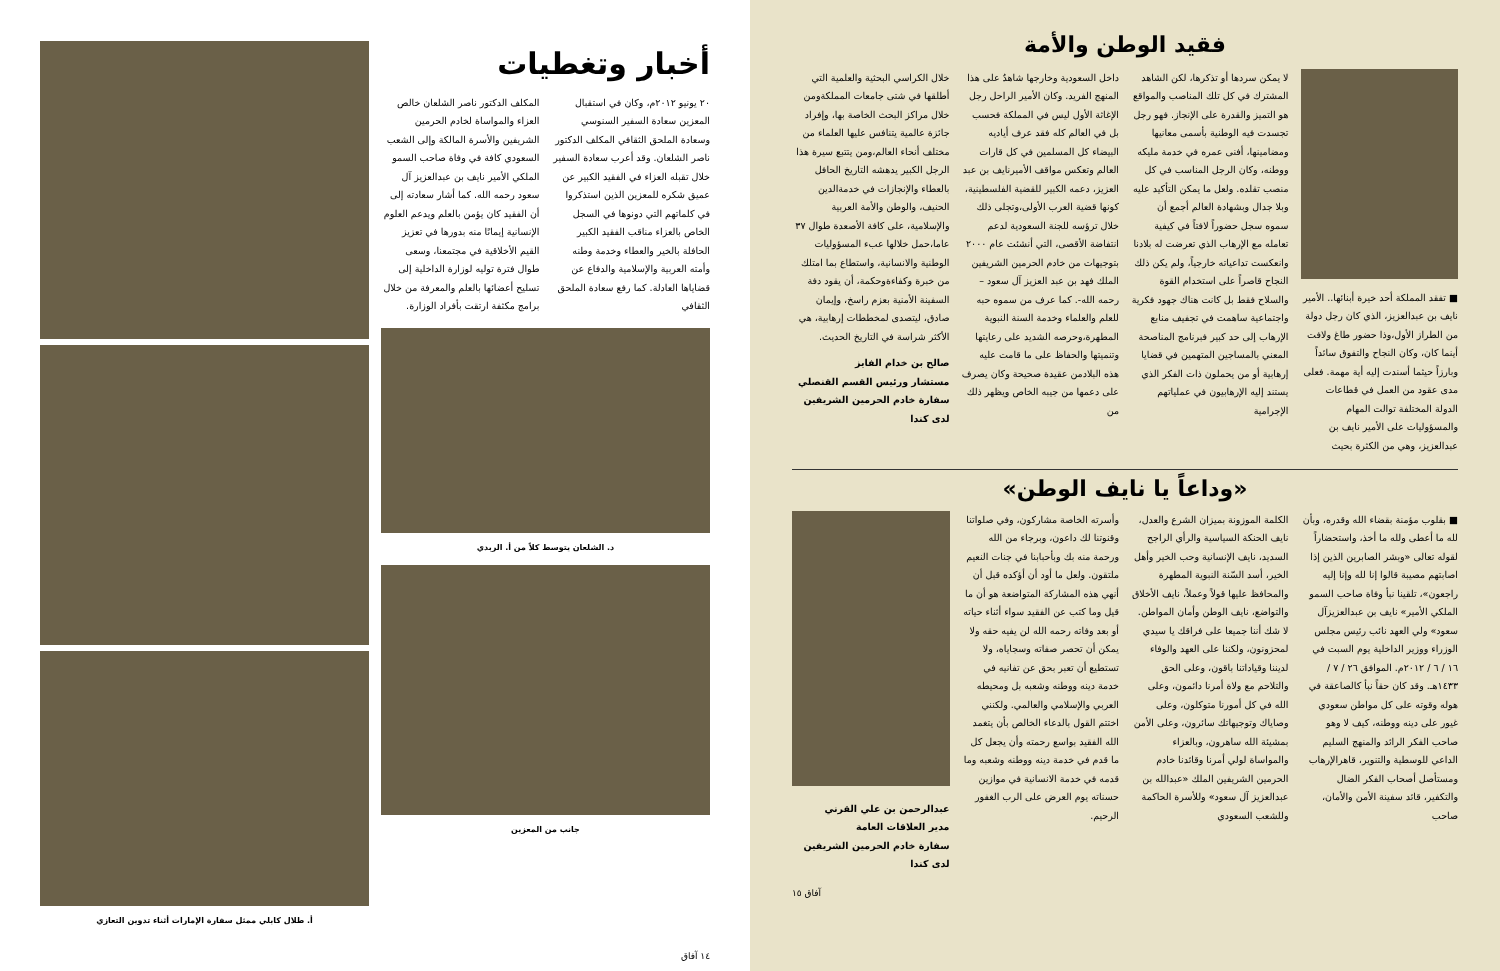أخبار وتغطيات
٢٠ يونيو ٢٠١٢م، وكان في استقبال المعزين سعادة السفير السنوسي وسعادة الملحق الثقافي المكلف الدكتور ناصر الشلعان. وقد أعرب سعادة السفير خلال تقبله العزاء في الفقيد الكبير عن عميق شكره للمعزين الذين استذكروا في كلماتهم التي دونوها في السجل الخاص بالعزاء مناقب الفقيد الكبير الحافلة بالخير والعطاء وخدمة وطنه وأمته العربية والإسلامية والدفاع عن قضاياها العادلة. كما رفع سعادة الملحق الثقافي
المكلف الدكتور ناصر الشلعان خالص العزاء والمواساة لخادم الحرمين الشريفين والأسرة المالكة وإلى الشعب السعودي كافة في وفاة صاحب السمو الملكي الأمير نايف بن عبدالعزيز آل سعود رحمه الله. كما أشار سعادته إلى أن الفقيد كان يؤمن بالعلم ويدعم العلوم الإنسانية إيمانًا منه بدورها في تعزيز القيم الأخلاقية في مجتمعنا، وسعى طوال فترة توليه لوزارة الداخلية إلى تسليح أعضائها بالعلم والمعرفة من خلال برامج مكثفة ارتقت بأفراد الوزارة.
د. الشلعان يتوسط كلاً من أ. الربدي
جانب من المعزين
أ. طلال كابلي ممثل سفارة الإمارات أثناء تدوين التعازي
١٤ آفاق
فقيد الوطن والأمة
■ تفقد المملكة أحد خيرة أبنائها.. الأمير نايف بن عبدالعزيز، الذي كان رجل دولة من الطراز الأول،وذا حضور طاغ ولافت أينما كان، وكان النجاح والتفوق سائداً وبارزاً حيثما أسندت إليه أية مهمة. فعلى مدى عقود من العمل في قطاعات الدولة المختلفة توالت المهام والمسؤوليات على الأمير نايف بن عبدالعزيز، وهي من الكثرة بحيث
لا يمكن سردها أو تذكرها، لكن الشاهد المشترك في كل تلك المناصب والمواقع هو التميز والقدرة على الإنجاز. فهو رجل تجسدت فيه الوطنية بأسمى معانيها ومضامينها، أفنى عمره في خدمة مليكه ووطنه، وكان الرجل المناسب في كل منصب تقلده. ولعل ما يمكن التأكيد عليه وبلا جدال وبشهادة العالم أجمع أن سموه سجل حضوراً لافتاً في كيفية تعامله مع الإرهاب الذي تعرضت له بلادنا وانعكست تداعياته خارجياً، ولم يكن ذلك النجاح قاصراً على استخدام القوة والسلاح فقط بل كانت هناك جهود فكرية واجتماعية ساهمت في تجفيف منابع الإرهاب إلى حد كبير فبرنامج المناصحة المعني بالمساجين المتهمين في قضايا إرهابية أو من يحملون ذات الفكر الذي يستند إليه الإرهابيون في عملياتهم الإجرامية
داخل السعودية وخارجها شاهدٌ على هذا المنهج الفريد. وكان الأمير الراحل رجل الإغاثة الأول ليس في المملكة فحسب بل في العالم كله فقد عرف أياديه البيضاء كل المسلمين في كل قارات العالم وتعكس مواقف الأميرنايف بن عبد العزيز، دعمه الكبير للقضية الفلسطينية، كونها قضية العرب الأولى،وتجلى ذلك خلال ترؤسه للجنة السعودية لدعم انتفاضة الأقصى، التي أنشئت عام ٢٠٠٠ بتوجيهات من خادم الحرمين الشريفين الملك فهد بن عبد العزيز آل سعود – رحمه الله-. كما عرف من سموه حبه للعلم والعلماء وخدمة السنة النبوية المطهرة،وحرصه الشديد على رعايتها وتنميتها والحفاظ على ما قامت عليه هذه البلادمن عقيدة صحيحة وكان يصرف على دعمها من جيبه الخاص ويظهر ذلك من
خلال الكراسي البحثية والعلمية التي أطلقها في شتى جامعات المملكةومن خلال مراكز البحث الخاصة بها، وإفراد جائزة عالمية يتنافس عليها العلماء من مختلف أنحاء العالم،ومن يتتبع سيرة هذا الرجل الكبير يدهشه التاريخ الحافل بالعطاء والإنجازات في خدمةالدين الحنيف، والوطن والأمة العربية والإسلامية، على كافة الأصعدة طوال ٣٧ عاما،حمل خلالها عبء المسؤوليات الوطنية والانسانية، واستطاع بما امتلك من خبرة وكفاءةوحكمة، أن يقود دفة السفينة الأمنية بعزم راسخ، وإيمان صادق، ليتصدى لمخططات إرهابية، هي الأكثر شراسة في التاريخ الحديث.
صالح بن خدام الفايز
مستشار ورئيس القسم القنصلي
سفارة خادم الحرمين الشريفين
لدى كندا
«وداعاً يا نايف الوطن»
■ بقلوب مؤمنة بقضاء الله وقدره، وبأن لله ما أعطى ولله ما أخذ، واستحضاراً لقوله تعالى «وبشر الصابرين الذين إذا اصابتهم مصيبة قالوا إنا لله وإنا إليه راجعون»، تلقينا نبأ وفاة صاحب السمو الملكي الأمير» نايف بن عبدالعزيزآل سعود» ولي العهد نائب رئيس مجلس الوزراء ووزير الداخلية يوم السبت في ١٦ / ٦ / ٢٠١٢م. الموافق ٢٦ / ٧ / ١٤٣٣هـ. وقد كان حقاً نبأ كالصاعقة في هوله وقوته على كل مواطن سعودي غيور على دينه ووطنه، كيف لا وهو صاحب الفكر الرائد والمنهج السليم الداعي للوسطية والتنوير، قاهرالإرهاب ومستأصل أصحاب الفكر الضال والتكفير، قائد سفينة الأمن والأمان، صاحب
الكلمة الموزونة بميزان الشرع والعدل، نايف الحنكة السياسية والرأي الراجح السديد، نايف الإنسانية وحب الخير وأهل الخير، أسد السّنة النبوية المطهرة والمحافظ عليها قولاً وعملاً، نايف الأخلاق والتواضع، نايف الوطن وأمان المواطن. لا شك أننا جميعا على فراقك يا سيدي لمحزونون، ولكننا على العهد والوفاء لديننا وقياداتنا باقون، وعلى الحق والتلاحم مع ولاة أمرنا دائمون، وعلى الله في كل أمورنا متوكلون، وعلى وصاياك وتوجيهاتك سائرون، وعلى الأمن بمشيئة الله ساهرون، وبالعزاء والمواساة لولي أمرنا وقائدنا خادم الحرمين الشريفين الملك «عبدالله بن عبدالعزيز آل سعود» وللأسرة الحاكمة وللشعب السعودي
وأسرته الخاصة مشاركون، وفي صلواتنا وقنوتنا لك داعون، وبرجاء من الله ورحمة منه بك وبأحبابنا في جنات النعيم ملتقون. ولعل ما أود أن أؤكده قبل أن أنهي هذه المشاركة المتواضعة هو أن ما قيل وما كتب عن الفقيد سواء أثناء حياته أو بعد وفاته رحمه الله لن يفيه حقه ولا يمكن أن تحصر صفاته وسجاياه، ولا تستطيع أن تعبر بحق عن تفانيه في خدمة دينه ووطنه وشعبه بل ومحيطه العربي والإسلامي والعالمي. ولكنني اختتم القول بالدعاء الخالص بأن يتغمد الله الفقيد بواسع رحمته وأن يجعل كل ما قدم في خدمة دينه ووطنه وشعبه وما قدمه في خدمة الانسانية في موازين حسناته يوم العرض على الرب الغفور الرحيم.
عبدالرحمن بن علي القرني
مدير العلاقات العامة
سفارة خادم الحرمين الشريفين
لدى كندا
آفاق ١٥